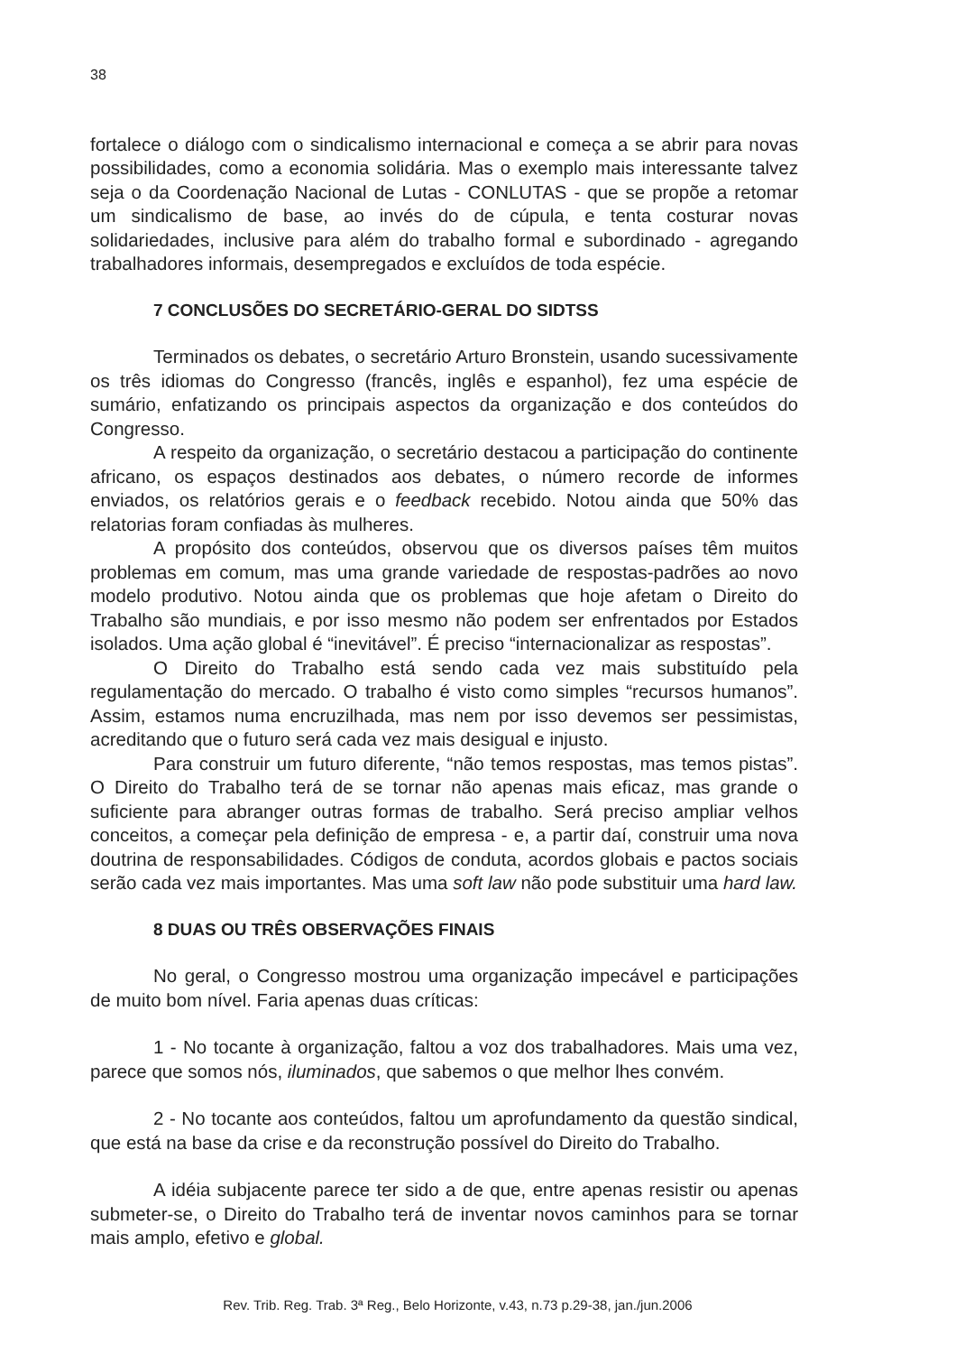38
fortalece o diálogo com o sindicalismo internacional e começa a se abrir para novas possibilidades, como a economia solidária. Mas o exemplo mais interessante talvez seja o da Coordenação Nacional de Lutas - CONLUTAS - que se propõe a retomar um sindicalismo de base, ao invés do de cúpula, e tenta costurar novas solidariedades, inclusive para além do trabalho formal e subordinado - agregando trabalhadores informais, desempregados e excluídos de toda espécie.
7 CONCLUSÕES DO SECRETÁRIO-GERAL DO SIDTSS
Terminados os debates, o secretário Arturo Bronstein, usando sucessivamente os três idiomas do Congresso (francês, inglês e espanhol), fez uma espécie de sumário, enfatizando os principais aspectos da organização e dos conteúdos do Congresso.
A respeito da organização, o secretário destacou a participação do continente africano, os espaços destinados aos debates, o número recorde de informes enviados, os relatórios gerais e o feedback recebido. Notou ainda que 50% das relatorias foram confiadas às mulheres.
A propósito dos conteúdos, observou que os diversos países têm muitos problemas em comum, mas uma grande variedade de respostas-padrões ao novo modelo produtivo. Notou ainda que os problemas que hoje afetam o Direito do Trabalho são mundiais, e por isso mesmo não podem ser enfrentados por Estados isolados. Uma ação global é “inevitável”. É preciso “internacionalizar as respostas”.
O Direito do Trabalho está sendo cada vez mais substituído pela regulamentação do mercado. O trabalho é visto como simples “recursos humanos”. Assim, estamos numa encruzilhada, mas nem por isso devemos ser pessimistas, acreditando que o futuro será cada vez mais desigual e injusto.
Para construir um futuro diferente, “não temos respostas, mas temos pistas”. O Direito do Trabalho terá de se tornar não apenas mais eficaz, mas grande o suficiente para abranger outras formas de trabalho. Será preciso ampliar velhos conceitos, a começar pela definição de empresa - e, a partir daí, construir uma nova doutrina de responsabilidades. Códigos de conduta, acordos globais e pactos sociais serão cada vez mais importantes. Mas uma soft law não pode substituir uma hard law.
8 DUAS OU TRÊS OBSERVAÇÕES FINAIS
No geral, o Congresso mostrou uma organização impecável e participações de muito bom nível. Faria apenas duas críticas:
1 - No tocante à organização, faltou a voz dos trabalhadores. Mais uma vez, parece que somos nós, iluminados, que sabemos o que melhor lhes convém.
2 - No tocante aos conteúdos, faltou um aprofundamento da questão sindical, que está na base da crise e da reconstrução possível do Direito do Trabalho.
A idéia subjacente parece ter sido a de que, entre apenas resistir ou apenas submeter-se, o Direito do Trabalho terá de inventar novos caminhos para se tornar mais amplo, efetivo e global.
Rev. Trib. Reg. Trab. 3ª Reg., Belo Horizonte, v.43, n.73 p.29-38, jan./jun.2006